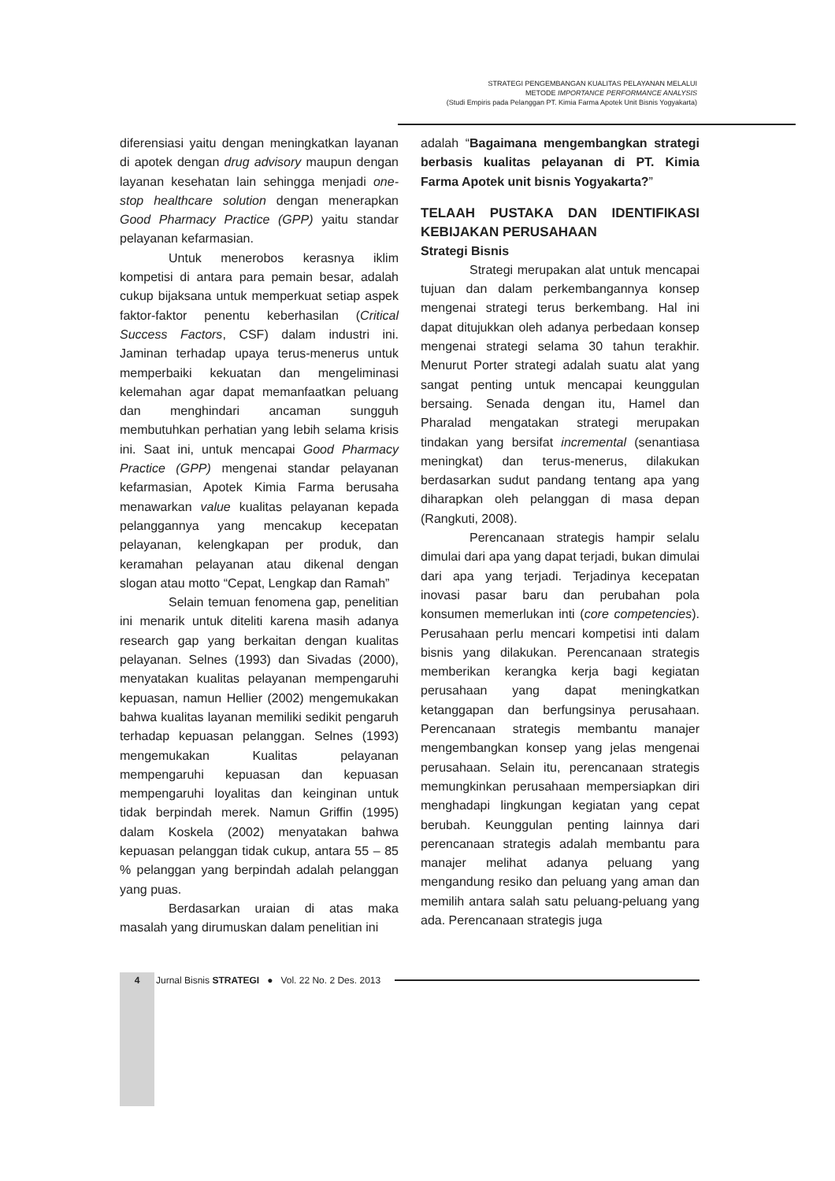STRATEGI PENGEMBANGAN KUALITAS PELAYANAN MELALUI
METODE IMPORTANCE PERFORMANCE ANALYSIS
(Studi Empiris pada Pelanggan PT. Kimia Farma Apotek Unit Bisnis Yogyakarta)
diferensiasi yaitu dengan meningkatkan layanan di apotek dengan drug advisory maupun dengan layanan kesehatan lain sehingga menjadi one-stop healthcare solution dengan menerapkan Good Pharmacy Practice (GPP) yaitu standar pelayanan kefarmasian.
Untuk menerobos kerasnya iklim kompetisi di antara para pemain besar, adalah cukup bijaksana untuk memperkuat setiap aspek faktor-faktor penentu keberhasilan (Critical Success Factors, CSF) dalam industri ini. Jaminan terhadap upaya terus-menerus untuk memperbaiki kekuatan dan mengeliminasi kelemahan agar dapat memanfaatkan peluang dan menghindari ancaman sungguh membutuhkan perhatian yang lebih selama krisis ini. Saat ini, untuk mencapai Good Pharmacy Practice (GPP) mengenai standar pelayanan kefarmasian, Apotek Kimia Farma berusaha menawarkan value kualitas pelayanan kepada pelanggannya yang mencakup kecepatan pelayanan, kelengkapan per produk, dan keramahan pelayanan atau dikenal dengan slogan atau motto “Cepat, Lengkap dan Ramah”
Selain temuan fenomena gap, penelitian ini menarik untuk diteliti karena masih adanya research gap yang berkaitan dengan kualitas pelayanan. Selnes (1993) dan Sivadas (2000), menyatakan kualitas pelayanan mempengaruhi kepuasan, namun Hellier (2002) mengemukakan bahwa kualitas layanan memiliki sedikit pengaruh terhadap kepuasan pelanggan. Selnes (1993) mengemukakan Kualitas pelayanan mempengaruhi kepuasan dan kepuasan mempengaruhi loyalitas dan keinginan untuk tidak berpindah merek. Namun Griffin (1995) dalam Koskela (2002) menyatakan bahwa kepuasan pelanggan tidak cukup, antara 55 – 85 % pelanggan yang berpindah adalah pelanggan yang puas.
Berdasarkan uraian di atas maka masalah yang dirumuskan dalam penelitian ini
adalah “Bagaimana mengembangkan strategi berbasis kualitas pelayanan di PT. Kimia Farma Apotek unit bisnis Yogyakarta?”
TELAAH PUSTAKA DAN IDENTIFIKASI KEBIJAKAN PERUSAHAAN
Strategi Bisnis
Strategi merupakan alat untuk mencapai tujuan dan dalam perkembangannya konsep mengenai strategi terus berkembang. Hal ini dapat ditujukkan oleh adanya perbedaan konsep mengenai strategi selama 30 tahun terakhir. Menurut Porter strategi adalah suatu alat yang sangat penting untuk mencapai keunggulan bersaing. Senada dengan itu, Hamel dan Pharalad mengatakan strategi merupakan tindakan yang bersifat incremental (senantiasa meningkat) dan terus-menerus, dilakukan berdasarkan sudut pandang tentang apa yang diharapkan oleh pelanggan di masa depan (Rangkuti, 2008).
Perencanaan strategis hampir selalu dimulai dari apa yang dapat terjadi, bukan dimulai dari apa yang terjadi. Terjadinya kecepatan inovasi pasar baru dan perubahan pola konsumen memerlukan inti (core competencies). Perusahaan perlu mencari kompetisi inti dalam bisnis yang dilakukan. Perencanaan strategis memberikan kerangka kerja bagi kegiatan perusahaan yang dapat meningkatkan ketanggapan dan berfungsinya perusahaan. Perencanaan strategis membantu manajer mengembangkan konsep yang jelas mengenai perusahaan. Selain itu, perencanaan strategis memungkinkan perusahaan mempersiapkan diri menghadapi lingkungan kegiatan yang cepat berubah. Keunggulan penting lainnya dari perencanaan strategis adalah membantu para manajer melihat adanya peluang yang mengandung resiko dan peluang yang aman dan memilih antara salah satu peluang-peluang yang ada. Perencanaan strategis juga
4 Jurnal Bisnis STRATEGI ● Vol. 22 No. 2 Des. 2013